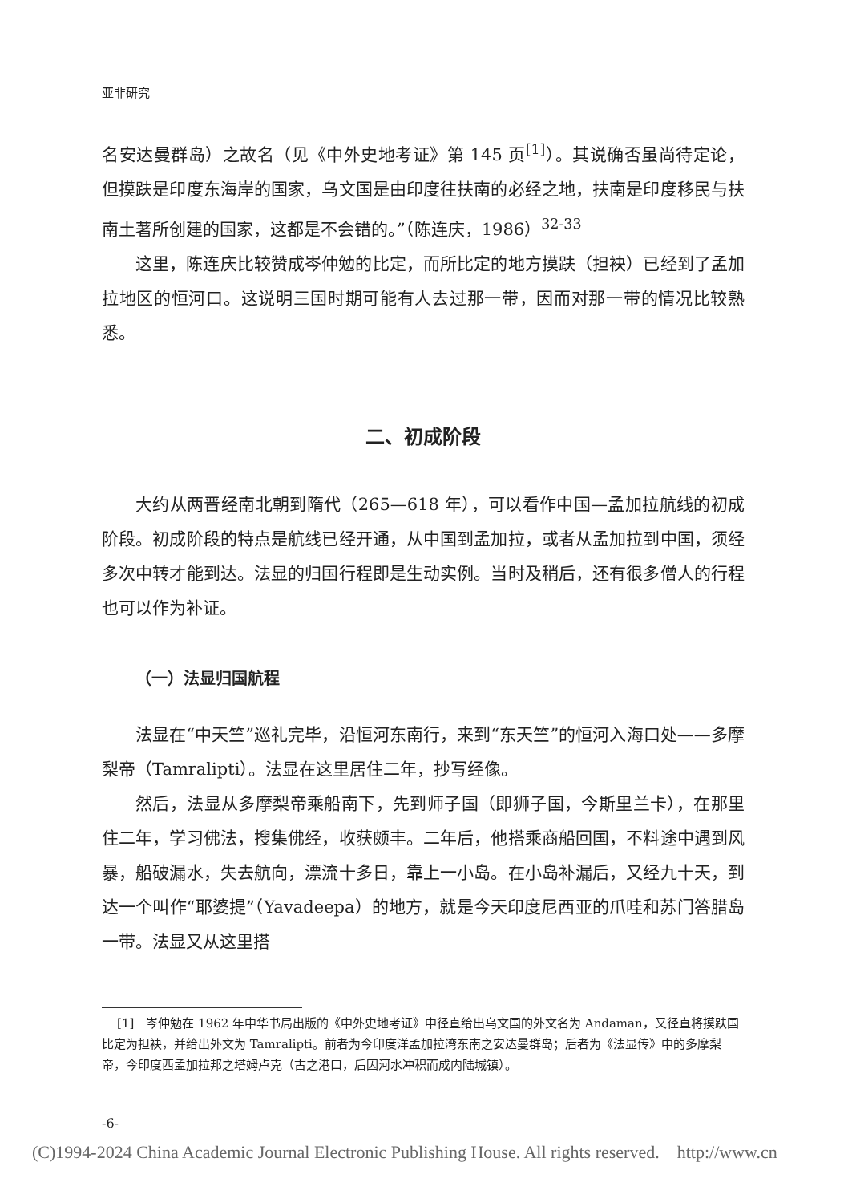亚非研究
名安达曼群岛）之故名（见《中外史地考证》第 145 页<sup>[1]</sup>）。其说确否虽尚待定论，但摸趺是印度东海岸的国家，乌文国是由印度往扶南的必经之地，扶南是印度移民与扶南土著所创建的国家，这都是不会错的。”（陈连庆，1986）<sup>32-33</sup>
这里，陈连庆比较赞成岑仲勉的比定，而所比定的地方摸趺（担袂）已经到了孟加拉地区的恒河口。这说明三国时期可能有人去过那一带，因而对那一带的情况比较熟悉。
二、初成阶段
大约从两晋经南北朝到隋代（265—618 年），可以看作中国—孟加拉航线的初成阶段。初成阶段的特点是航线已经开通，从中国到孟加拉，或者从孟加拉到中国，须经多次中转才能到达。法显的归国行程即是生动实例。当时及稍后，还有很多僧人的行程也可以作为补证。
（一）法显归国航程
法显在“中天竺”巡礼完毕，沿恒河东南行，来到“东天竺”的恒河入海口处——多摩梨帝（Tamralipti）。法显在这里居住二年，抄写经像。
然后，法显从多摩梨帝乘船南下，先到师子国（即狮子国，今斯里兰卡），在那里住二年，学习佛法，搜集佛经，收获颇丰。二年后，他搭乘商船回国，不料途中遇到风暴，船破漏水，失去航向，漂流十多日，靠上一小岛。在小岛补漏后，又经九十天，到达一个叫作“耶婆提”（Yavadeepa）的地方，就是今天印度尼西亚的爪哇和苏门答腊岛一带。法显又从这里搭
[1]　岑仲勉在 1962 年中华书局出版的《中外史地考证》中径直给出乌文国的外文名为 Andaman，又径直将摸趺国比定为担袂，并给出外文为 Tamralipti。前者为今印度洋孟加拉湾东南之安达曼群岛；后者为《法显传》中的多摩梨帝，今印度西孟加拉邦之塔姆卢克（古之港口，后因河水冲积而成内陆城镇）。
-6-
(C)1994-2024 China Academic Journal Electronic Publishing House. All rights reserved. http://www.cn